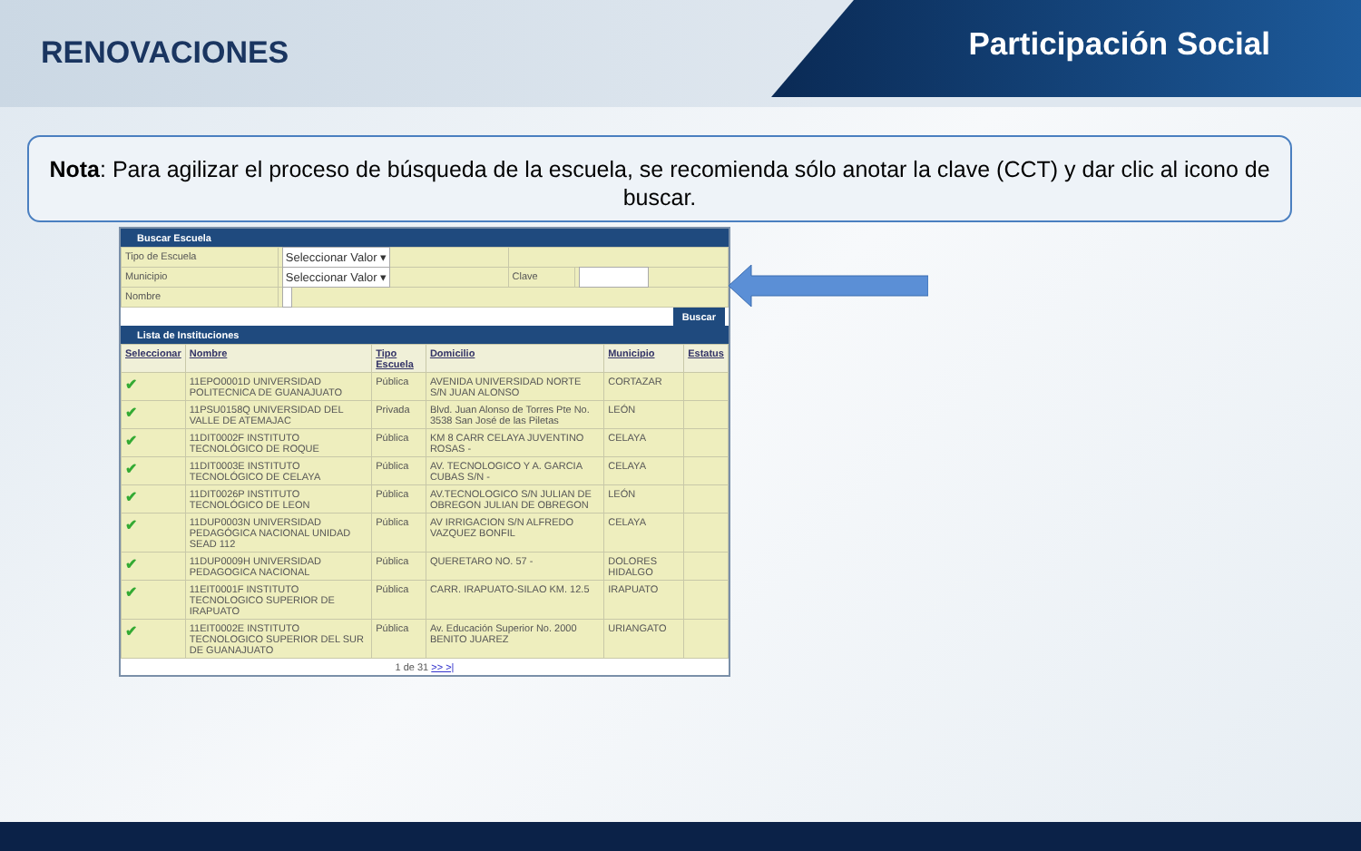RENOVACIONES Participación Social
Nota: Para agilizar el proceso de búsqueda de la escuela, se recomienda sólo anotar la clave (CCT) y dar clic al icono de buscar.
Buscar Escuela
| Tipo de Escuela | Seleccionar Valor ▾ | | |
| Municipio | Seleccionar Valor ▾ | Clave | |
| Nombre | | | |
Buscar
Lista de Instituciones
| Seleccionar | Nombre | Tipo Escuela | Domicilio | Municipio | Estatus |
| --- | --- | --- | --- | --- | --- |
| ✔ | 11EPO0001D UNIVERSIDAD POLITECNICA DE GUANAJUATO | Pública | AVENIDA UNIVERSIDAD NORTE S/N JUAN ALONSO | CORTAZAR | |
| ✔ | 11PSU0158Q UNIVERSIDAD DEL VALLE DE ATEMAJAC | Privada | Blvd. Juan Alonso de Torres Pte No. 3538 San José de las Piletas | LEÓN | |
| ✔ | 11DIT0002F INSTITUTO TECNOLÓGICO DE ROQUE | Pública | KM 8 CARR CELAYA JUVENTINO ROSAS - | CELAYA | |
| ✔ | 11DIT0003E INSTITUTO TECNOLÓGICO DE CELAYA | Pública | AV. TECNOLOGICO Y A. GARCIA CUBAS S/N - | CELAYA | |
| ✔ | 11DIT0026P INSTITUTO TECNOLÓGICO DE LEON | Pública | AV.TECNOLOGICO S/N JULIAN DE OBREGON JULIAN DE OBREGON | LEÓN | |
| ✔ | 11DUP0003N UNIVERSIDAD PEDAGÓGICA NACIONAL UNIDAD SEAD 112 | Pública | AV IRRIGACION S/N ALFREDO VAZQUEZ BONFIL | CELAYA | |
| ✔ | 11DUP0009H UNIVERSIDAD PEDAGOGICA NACIONAL | Pública | QUERETARO NO. 57 - | DOLORES HIDALGO | |
| ✔ | 11EIT0001F INSTITUTO TECNOLOGICO SUPERIOR DE IRAPUATO | Pública | CARR. IRAPUATO-SILAO KM. 12.5 | IRAPUATO | |
| ✔ | 11EIT0002E INSTITUTO TECNOLOGICO SUPERIOR DEL SUR DE GUANAJUATO | Pública | Av. Educación Superior No. 2000 BENITO JUAREZ | URIANGATO | |
1 de 31 >> >|